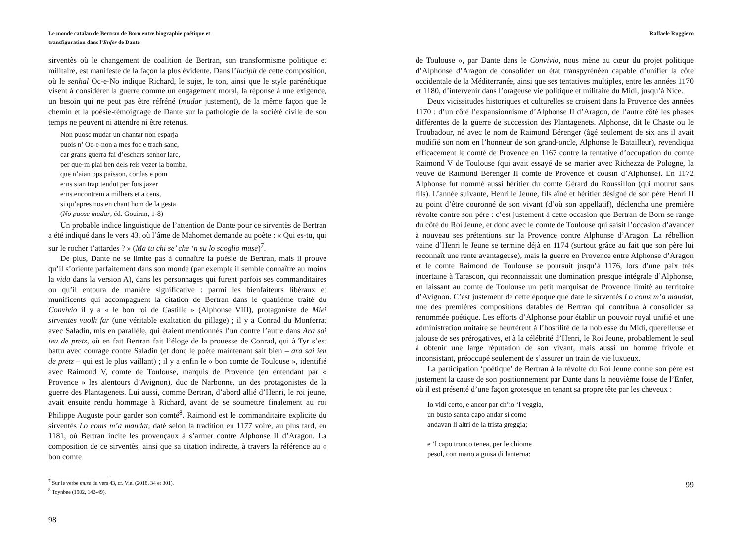Le monde catalan de Bertran de Born entre biographie poétique et
transfiguration dans l’Enfer de Dante
sirventès où le changement de coalition de Bertran, son transformisme politique et militaire, est manifeste de la façon la plus évidente. Dans l’incipit de cette composition, où le senhal Oc-e-No indique Richard, le sujet, le ton, ainsi que le style parénétique visent à considérer la guerre comme un engagement moral, la réponse à une exigence, un besoin qui ne peut pas être réfréné (mudar justement), de la même façon que le chemin et la poésie-témoignage de Dante sur la pathologie de la société civile de son temps ne peuvent ni attendre ni être retenus.
Non puosc mudar un chantar non esparja
puois n’ Oc-e-non a mes foc e trach sanc,
car grans guerra fai d’eschars senhor larc,
per que·m plai ben dels reis vezer la bomba,
que n’aian ops paisson, cordas e pom
e·ns sian trap tendut per fors jazer
e·ns encontrem a milhers et a cens,
si qu’apres nos en chant hom de la gesta
(No puosc mudar, éd. Gouiran, 1-8)
Un probable indice linguistique de l’attention de Dante pour ce sirventès de Bertran a été indiqué dans le vers 43, où l’âme de Mahomet demande au poète : « Qui es-tu, qui sur le rocher t’attardes ? » (Ma tu chi se’ che ‘n su lo scoglio muse)<sup>7</sup>.
De plus, Dante ne se limite pas à connaître la poésie de Bertran, mais il prouve qu’il s’oriente parfaitement dans son monde (par exemple il semble connaître au moins la vida dans la version A), dans les personnages qui furent parfois ses commanditaires ou qu’il entoura de manière significative : parmi les bienfaiteurs libéraux et munificents qui accompagnent la citation de Bertran dans le quatrième traité du Convivio il y a « le bon roi de Castille » (Alphonse VIII), protagoniste de Miei sirventes vuolh far (une véritable exaltation du pillage) ; il y a Conrad du Monferrat avec Saladin, mis en parallèle, qui étaient mentionnés l’un contre l’autre dans Ara sai ieu de pretz, où en fait Bertran fait l’éloge de la prouesse de Conrad, qui à Tyr s’est battu avec courage contre Saladin (et donc le poète maintenant sait bien – ara sai ieu de pretz – qui est le plus vaillant) ; il y a enfin le « bon comte de Toulouse », identifié avec Raimond V, comte de Toulouse, marquis de Provence (en entendant par « Provence » les alentours d’Avignon), duc de Narbonne, un des protagonistes de la guerre des Plantagenets. Lui aussi, comme Bertran, d’abord allié d’Henri, le roi jeune, avait ensuite rendu hommage à Richard, avant de se soumettre finalement au roi Philippe Auguste pour garder son comté<sup>8</sup>. Raimond est le commanditaire explicite du sirventès Lo coms m’a mandat, daté selon la tradition en 1177 voire, au plus tard, en 1181, où Bertran incite les provençaux à s’armer contre Alphonse II d’Aragon. La composition de ce sirventès, ainsi que sa citation indirecte, à travers la référence au « bon comte
<sup>7</sup> Sur le verbe muse du vers 43, cf. Viel (2018, 34 et 301).
<sup>8</sup> Toynbee (1902, 142-49).
98
Raffaele Ruggiero
de Toulouse », par Dante dans le Convivio, nous mène au cœur du projet politique d’Alphonse d’Aragon de consolider un état transpyrénéen capable d’unifier la côte occidentale de la Méditerranée, ainsi que ses tentatives multiples, entre les années 1170 et 1180, d’intervenir dans l’orageuse vie politique et militaire du Midi, jusqu’à Nice.
Deux vicissitudes historiques et culturelles se croisent dans la Provence des années 1170 : d’un côté l’expansionnisme d’Alphonse II d’Aragon, de l’autre côté les phases différentes de la guerre de succession des Plantagenets. Alphonse, dit le Chaste ou le Troubadour, né avec le nom de Raimond Bérenger (âgé seulement de six ans il avait modifié son nom en l’honneur de son grand-oncle, Alphonse le Batailleur), revendiqua efficacement le comté de Provence en 1167 contre la tentative d’occupation du comte Raimond V de Toulouse (qui avait essayé de se marier avec Richezza de Pologne, la veuve de Raimond Bérenger II comte de Provence et cousin d’Alphonse). En 1172 Alphonse fut nommé aussi héritier du comte Gérard du Roussillon (qui mourut sans fils). L’année suivante, Henri le Jeune, fils aîné et héritier désigné de son père Henri II au point d’être couronné de son vivant (d’où son appellatif), déclencha une première révolte contre son père : c’est justement à cette occasion que Bertran de Born se range du côté du Roi Jeune, et donc avec le comte de Toulouse qui saisit l’occasion d’avancer à nouveau ses prétentions sur la Provence contre Alphonse d’Aragon. La rébellion vaine d’Henri le Jeune se termine déjà en 1174 (surtout grâce au fait que son père lui reconnaît une rente avantageuse), mais la guerre en Provence entre Alphonse d’Aragon et le comte Raimond de Toulouse se poursuit jusqu’à 1176, lors d’une paix très incertaine à Tarascon, qui reconnaissait une domination presque intégrale d’Alphonse, en laissant au comte de Toulouse un petit marquisat de Provence limité au territoire d’Avignon. C’est justement de cette époque que date le sirventès Lo coms m’a mandat, une des premières compositions datables de Bertran qui contribua à consolider sa renommée poétique. Les efforts d’Alphonse pour établir un pouvoir royal unifié et une administration unitaire se heurtèrent à l’hostilité de la noblesse du Midi, querelleuse et jalouse de ses prérogatives, et à la célébrité d’Henri, le Roi Jeune, probablement le seul à obtenir une large réputation de son vivant, mais aussi un homme frivole et inconsistant, préoccupé seulement de s’assurer un train de vie luxueux.
La participation ‘poétique’ de Bertran à la révolte du Roi Jeune contre son père est justement la cause de son positionnement par Dante dans la neuvième fosse de l’Enfer, où il est présenté d’une façon grotesque en tenant sa propre tête par les cheveux :
Io vidi certo, e ancor par ch’io ‘l veggia,
un busto sanza capo andar sì come
andavan li altri de la trista greggia;
e ‘l capo tronco tenea, per le chiome
pesol, con mano a guisa di lanterna:
99